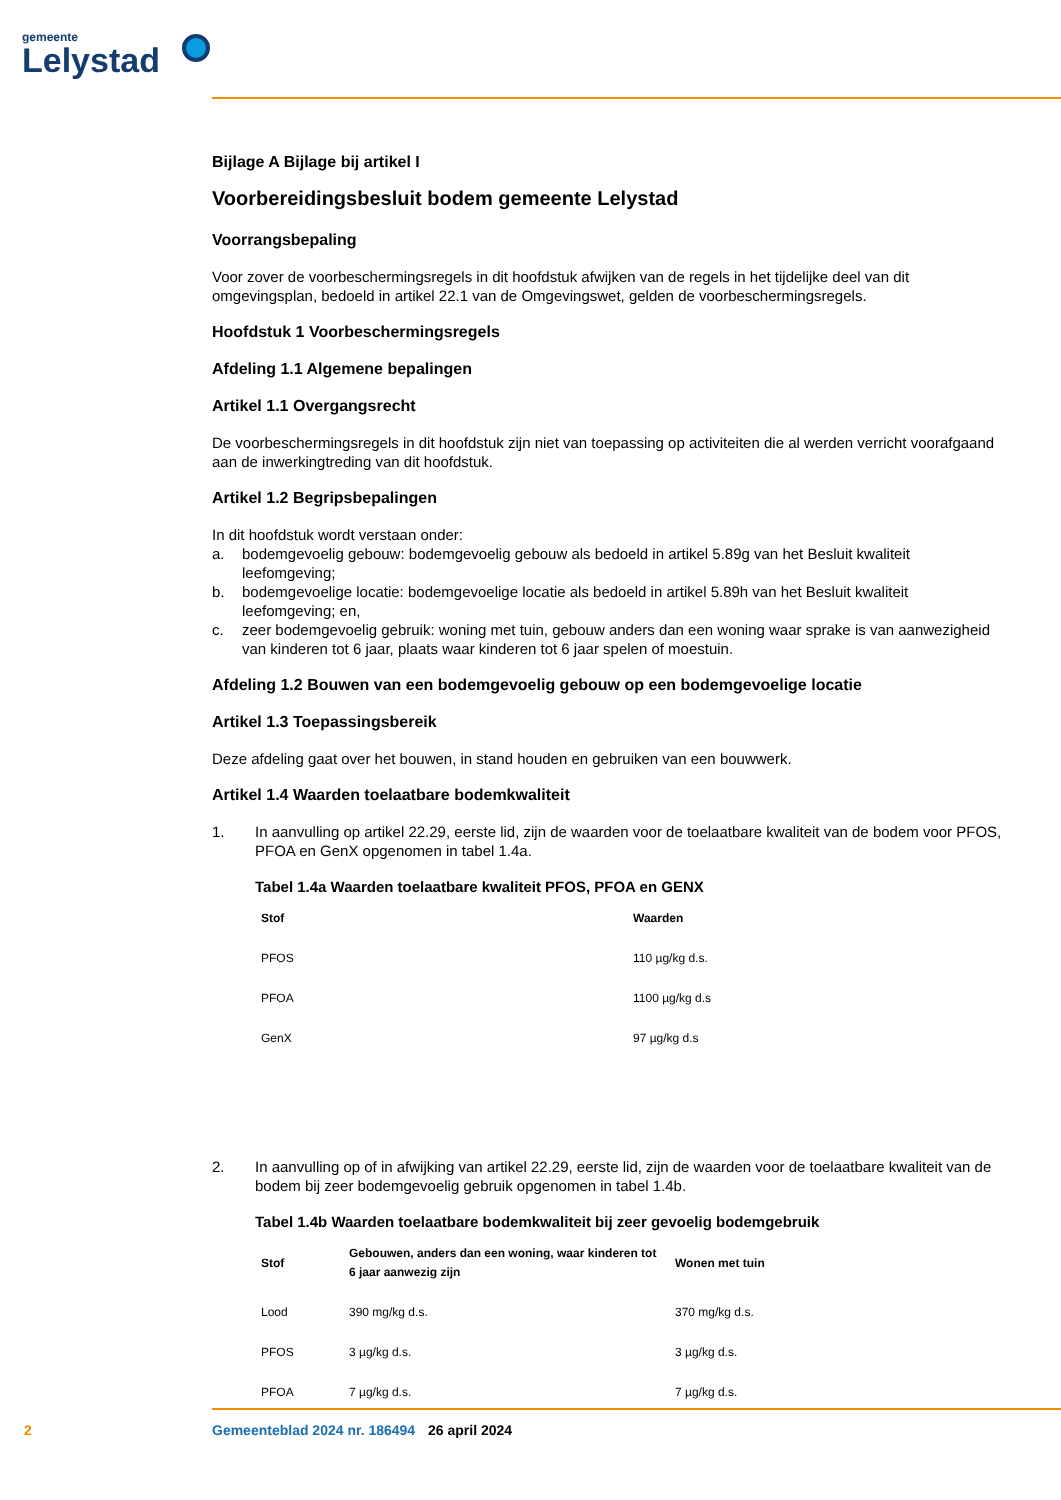gemeente
Lelystad
Bijlage A Bijlage bij artikel I
Voorbereidingsbesluit bodem gemeente Lelystad
Voorrangsbepaling
Voor zover de voorbeschermingsregels in dit hoofdstuk afwijken van de regels in het tijdelijke deel van dit omgevingsplan, bedoeld in artikel 22.1 van de Omgevingswet, gelden de voorbeschermingsregels.
Hoofdstuk 1 Voorbeschermingsregels
Afdeling 1.1 Algemene bepalingen
Artikel 1.1 Overgangsrecht
De voorbeschermingsregels in dit hoofdstuk zijn niet van toepassing op activiteiten die al werden verricht voorafgaand aan de inwerkingtreding van dit hoofdstuk.
Artikel 1.2 Begripsbepalingen
In dit hoofdstuk wordt verstaan onder:
a. bodemgevoelig gebouw: bodemgevoelig gebouw als bedoeld in artikel 5.89g van het Besluit kwaliteit leefomgeving;
b. bodemgevoelige locatie: bodemgevoelige locatie als bedoeld in artikel 5.89h van het Besluit kwaliteit leefomgeving; en,
c. zeer bodemgevoelig gebruik: woning met tuin, gebouw anders dan een woning waar sprake is van aanwezigheid van kinderen tot 6 jaar, plaats waar kinderen tot 6 jaar spelen of moestuin.
Afdeling 1.2 Bouwen van een bodemgevoelig gebouw op een bodemgevoelige locatie
Artikel 1.3 Toepassingsbereik
Deze afdeling gaat over het bouwen, in stand houden en gebruiken van een bouwwerk.
Artikel 1.4 Waarden toelaatbare bodemkwaliteit
1. In aanvulling op artikel 22.29, eerste lid, zijn de waarden voor de toelaatbare kwaliteit van de bodem voor PFOS, PFOA en GenX opgenomen in tabel 1.4a.
Tabel 1.4a Waarden toelaatbare kwaliteit PFOS, PFOA en GENX
| Stof | Waarden |
| --- | --- |
| PFOS | 110 µg/kg d.s. |
| PFOA | 1100 µg/kg d.s |
| GenX | 97 µg/kg d.s |
2. In aanvulling op of in afwijking van artikel 22.29, eerste lid, zijn de waarden voor de toelaatbare kwaliteit van de bodem bij zeer bodemgevoelig gebruik opgenomen in tabel 1.4b.
Tabel 1.4b Waarden toelaatbare bodemkwaliteit bij zeer gevoelig bodemgebruik
| Stof | Gebouwen, anders dan een woning, waar kinderen tot 6 jaar aanwezig zijn | Wonen met tuin |
| --- | --- | --- |
| Lood | 390 mg/kg d.s. | 370 mg/kg d.s. |
| PFOS | 3 µg/kg d.s. | 3 µg/kg d.s. |
| PFOA | 7 µg/kg d.s. | 7 µg/kg d.s. |
2 Gemeenteblad 2024 nr. 186494 26 april 2024